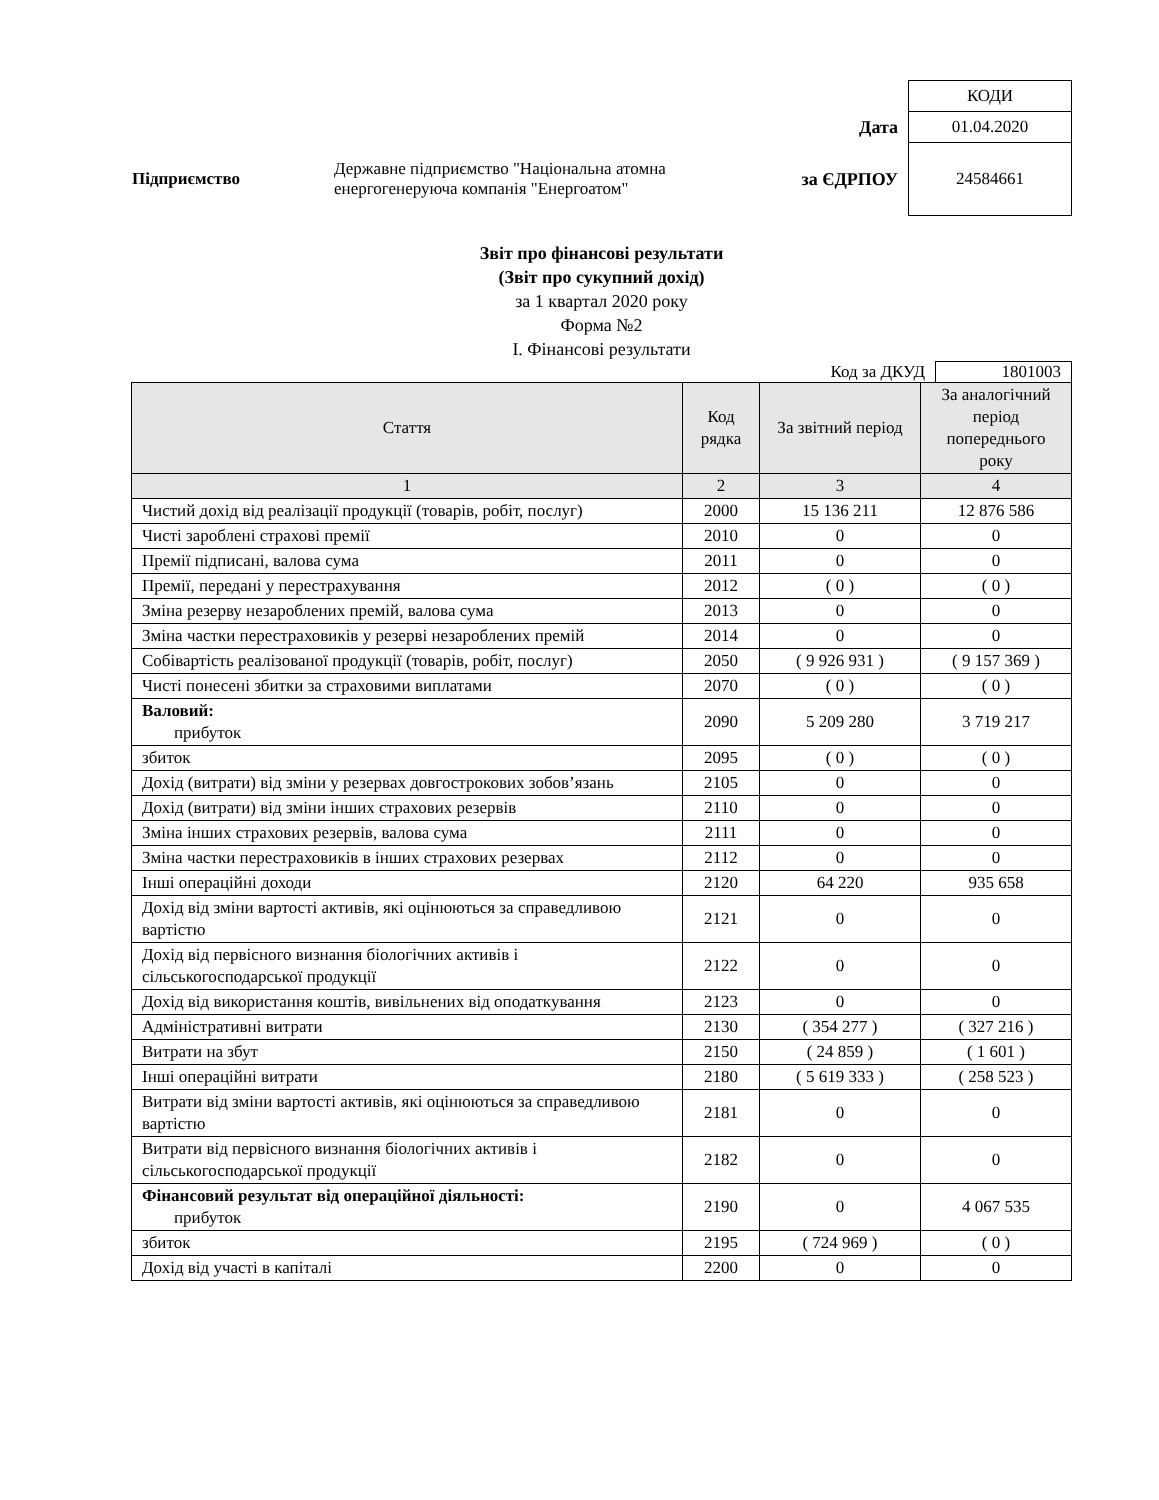| | | | КОДИ |
| | | Дата | 01.04.2020 |
| Підприємство | Державне підприємство "Національна атомна енергогенеруюча компанія "Енергоатом" | за ЄДРПОУ | 24584661 |
Звіт про фінансові результати
(Звіт про сукупний дохід)
за 1 квартал 2020 року
Форма №2
I. Фінансові результати
Код за ДКУД 1801003
| Стаття | Код рядка | За звітний період | За аналогічний період попереднього року |
| --- | --- | --- | --- |
| 1 | 2 | 3 | 4 |
| Чистий дохід від реалізації продукції (товарів, робіт, послуг) | 2000 | 15 136 211 | 12 876 586 |
| Чисті зароблені страхові премії | 2010 | 0 | 0 |
| Премії підписані, валова сума | 2011 | 0 | 0 |
| Премії, передані у перестрахування | 2012 | ( 0 ) | ( 0 ) |
| Зміна резерву незароблених премій, валова сума | 2013 | 0 | 0 |
| Зміна частки перестраховиків у резерві незароблених премій | 2014 | 0 | 0 |
| Собівартість реалізованої продукції (товарів, робіт, послуг) | 2050 | ( 9 926 931 ) | ( 9 157 369 ) |
| Чисті понесені збитки за страховими виплатами | 2070 | ( 0 ) | ( 0 ) |
| Валовий: прибуток | 2090 | 5 209 280 | 3 719 217 |
| збиток | 2095 | ( 0 ) | ( 0 ) |
| Дохід (витрати) від зміни у резервах довгострокових зобов’язань | 2105 | 0 | 0 |
| Дохід (витрати) від зміни інших страхових резервів | 2110 | 0 | 0 |
| Зміна інших страхових резервів, валова сума | 2111 | 0 | 0 |
| Зміна частки перестраховиків в інших страхових резервах | 2112 | 0 | 0 |
| Інші операційні доходи | 2120 | 64 220 | 935 658 |
| Дохід від зміни вартості активів, які оцінюються за справедливою вартістю | 2121 | 0 | 0 |
| Дохід від первісного визнання біологічних активів і сільськогосподарської продукції | 2122 | 0 | 0 |
| Дохід від використання коштів, вивільнених від оподаткування | 2123 | 0 | 0 |
| Адміністративні витрати | 2130 | ( 354 277 ) | ( 327 216 ) |
| Витрати на збут | 2150 | ( 24 859 ) | ( 1 601 ) |
| Інші операційні витрати | 2180 | ( 5 619 333 ) | ( 258 523 ) |
| Витрати від зміни вартості активів, які оцінюються за справедливою вартістю | 2181 | 0 | 0 |
| Витрати від первісного визнання біологічних активів і сільськогосподарської продукції | 2182 | 0 | 0 |
| Фінансовий результат від операційної діяльності: прибуток | 2190 | 0 | 4 067 535 |
| збиток | 2195 | ( 724 969 ) | ( 0 ) |
| Дохід від участі в капіталі | 2200 | 0 | 0 |